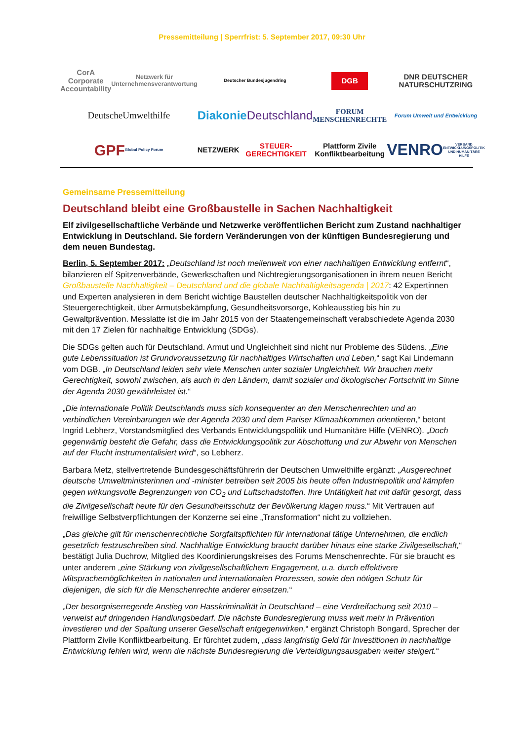Pressemitteilung | Sperrfrist: 5. September 2017, 09:30 Uhr
CorA Corporate Accountability
Netzwerk für Unternehmensverantwortung
Deutscher Bundesjugendring
DGB
DNR DEUTSCHER NATURSCHUTZRING
DeutscheUmwelthilfe
Diakonie
Deutschland
FORUM MENSCHENRECHTE
Forum Umwelt und Entwicklung
GPF
Global Policy Forum
NETZWERK STEUER-GERECHTIGKEIT
Plattform Zivile Konfliktbearbeitung
VENRO
VERBAND ENTWICKLUNGSPOLITIK UND HUMANITÄRE HILFE
Gemeinsame Pressemitteilung
Deutschland bleibt eine Großbaustelle in Sachen Nachhaltigkeit
Elf zivilgesellschaftliche Verbände und Netzwerke veröffentlichen Bericht zum Zustand nachhaltiger Entwicklung in Deutschland. Sie fordern Veränderungen von der künftigen Bundesregierung und dem neuen Bundestag.
Berlin, 5. September 2017: „Deutschland ist noch meilenweit von einer nachhaltigen Entwicklung entfernt“, bilanzieren elf Spitzenverbände, Gewerkschaften und Nichtregierungsorganisationen in ihrem neuen Bericht Großbaustelle Nachhaltigkeit – Deutschland und die globale Nachhaltigkeitsagenda | 2017: 42 Expertinnen und Experten analysieren in dem Bericht wichtige Baustellen deutscher Nachhaltigkeitspolitik von der Steuergerechtigkeit, über Armutsbekämpfung, Gesundheitsvorsorge, Kohleausstieg bis hin zu Gewaltprävention. Messlatte ist die im Jahr 2015 von der Staatengemeinschaft verabschiedete Agenda 2030 mit den 17 Zielen für nachhaltige Entwicklung (SDGs).
Die SDGs gelten auch für Deutschland. Armut und Ungleichheit sind nicht nur Probleme des Südens. „Eine gute Lebenssituation ist Grundvoraussetzung für nachhaltiges Wirtschaften und Leben,“ sagt Kai Lindemann vom DGB. „In Deutschland leiden sehr viele Menschen unter sozialer Ungleichheit. Wir brauchen mehr Gerechtigkeit, sowohl zwischen, als auch in den Ländern, damit sozialer und ökologischer Fortschritt im Sinne der Agenda 2030 gewährleistet ist.“
„Die internationale Politik Deutschlands muss sich konsequenter an den Menschenrechten und an verbindlichen Vereinbarungen wie der Agenda 2030 und dem Pariser Klimaabkommen orientieren,“ betont Ingrid Lebherz, Vorstandsmitglied des Verbands Entwicklungspolitik und Humanitäre Hilfe (VENRO). „Doch gegenwärtig besteht die Gefahr, dass die Entwicklungspolitik zur Abschottung und zur Abwehr von Menschen auf der Flucht instrumentalisiert wird“, so Lebherz.
Barbara Metz, stellvertretende Bundesgeschäftsführerin der Deutschen Umwelthilfe ergänzt: „Ausgerechnet deutsche Umweltministerinnen und -minister betreiben seit 2005 bis heute offen Industriepolitik und kämpfen gegen wirkungsvolle Begrenzungen von CO<sub>2</sub> und Luftschadstoffen. Ihre Untätigkeit hat mit dafür gesorgt, dass die Zivilgesellschaft heute für den Gesundheitsschutz der Bevölkerung klagen muss.“ Mit Vertrauen auf freiwillige Selbstverpflichtungen der Konzerne sei eine „Transformation“ nicht zu vollziehen.
„Das gleiche gilt für menschenrechtliche Sorgfaltspflichten für international tätige Unternehmen, die endlich gesetzlich festzuschreiben sind. Nachhaltige Entwicklung braucht darüber hinaus eine starke Zivilgesellschaft,“ bestätigt Julia Duchrow, Mitglied des Koordinierungskreises des Forums Menschenrechte. Für sie braucht es unter anderem „eine Stärkung von zivilgesellschaftlichem Engagement, u.a. durch effektivere Mitsprachemöglichkeiten in nationalen und internationalen Prozessen, sowie den nötigen Schutz für diejenigen, die sich für die Menschenrechte anderer einsetzen.“
„Der besorgniserregende Anstieg von Hasskriminalität in Deutschland – eine Verdreifachung seit 2010 – verweist auf dringenden Handlungsbedarf. Die nächste Bundesregierung muss weit mehr in Prävention investieren und der Spaltung unserer Gesellschaft entgegenwirken,“ ergänzt Christoph Bongard, Sprecher der Plattform Zivile Konfliktbearbeitung. Er fürchtet zudem, „dass langfristig Geld für Investitionen in nachhaltige Entwicklung fehlen wird, wenn die nächste Bundesregierung die Verteidigungsausgaben weiter steigert.“